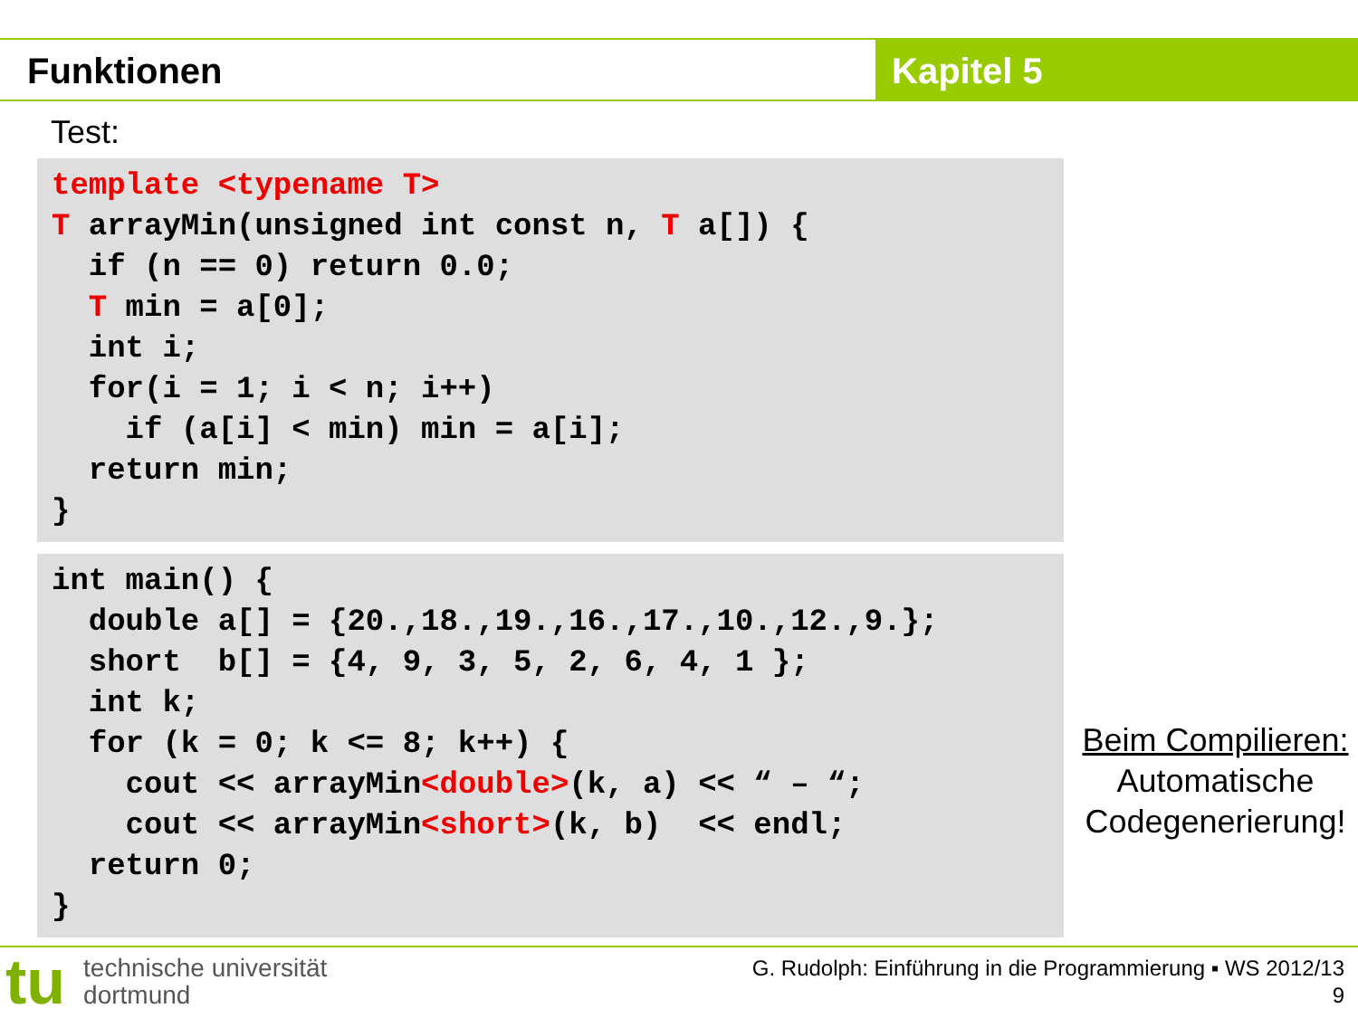Funktionen Kapitel 5
Test:
template <typename T>
T arrayMin(unsigned int const n, T a[]) {
  if (n == 0) return 0.0;
  T min = a[0];
  int i;
  for(i = 1; i < n; i++)
    if (a[i] < min) min = a[i];
  return min;
}
int main() {
  double a[] = {20.,18.,19.,16.,17.,10.,12.,9.};
  short  b[] = {4, 9, 3, 5, 2, 6, 4, 1 };
  int k;
  for (k = 0; k <= 8; k++) {
    cout << arrayMin<double>(k, a) << “ – “;
    cout << arrayMin<short>(k, b)  << endl;
  return 0;
}
Beim Compilieren:
Automatische
Codegenerierung!
tu technische universität
dortmund
G. Rudolph: Einführung in die Programmierung ▪ WS 2012/13
9